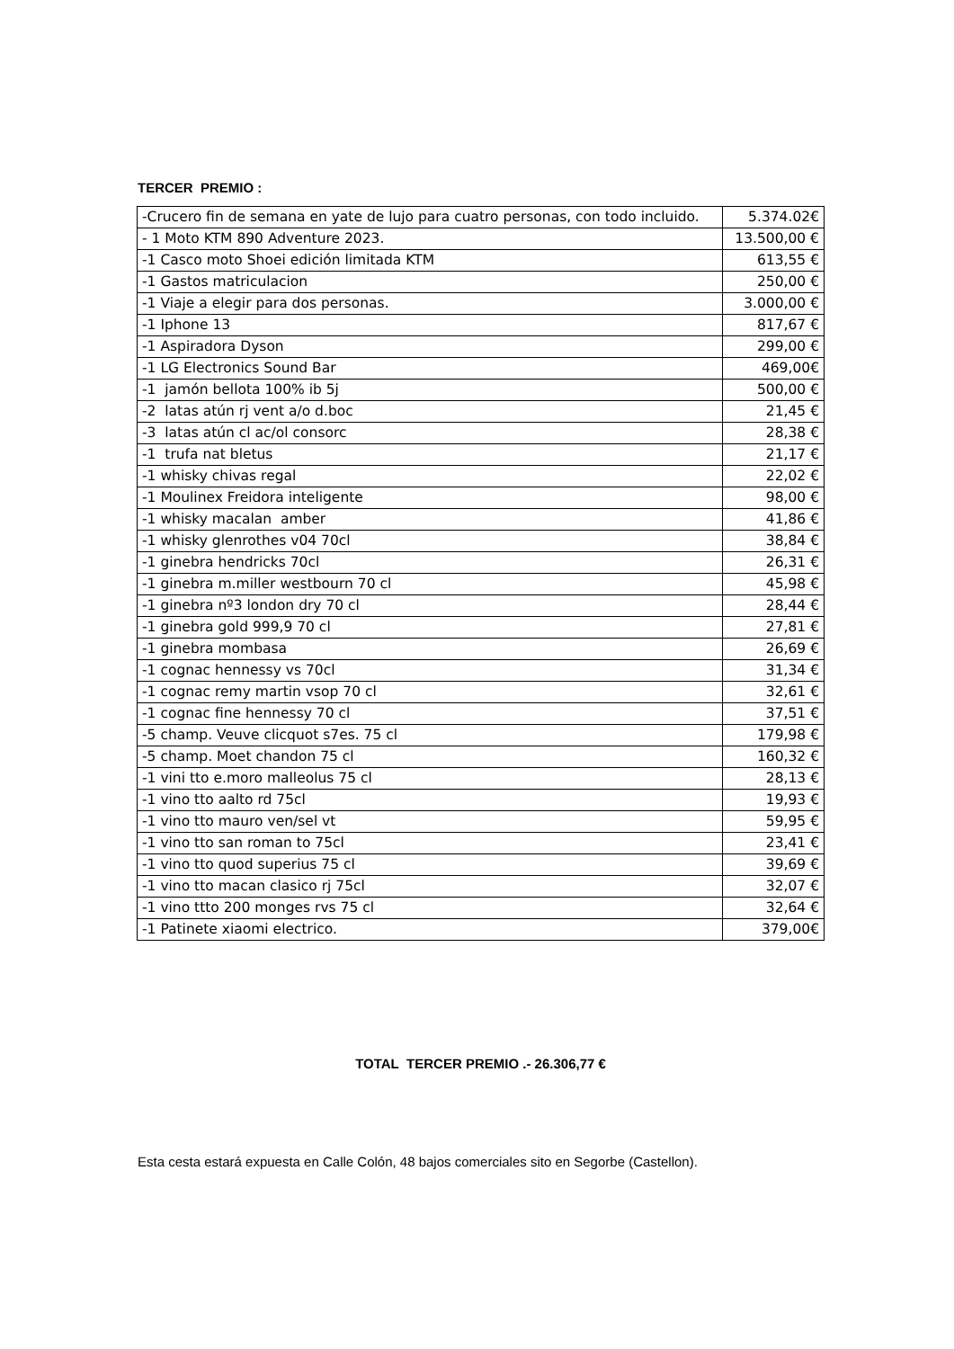TERCER PREMIO :
| -Crucero fin de semana en yate de lujo para cuatro personas, con todo incluido. | 5.374.02€ |
| - 1 Moto KTM 890 Adventure 2023. | 13.500,00 € |
| -1 Casco moto Shoei edición limitada KTM | 613,55 € |
| -1 Gastos matriculacion | 250,00 € |
| -1 Viaje a elegir para dos personas. | 3.000,00 € |
| -1 Iphone 13 | 817,67 € |
| -1 Aspiradora Dyson | 299,00 € |
| -1 LG Electronics Sound Bar | 469,00€ |
| -1 jamón bellota 100% ib 5j | 500,00 € |
| -2 latas atún rj vent a/o d.boc | 21,45 € |
| -3 latas atún cl ac/ol consorc | 28,38 € |
| -1 trufa nat bletus | 21,17 € |
| -1 whisky chivas regal | 22,02 € |
| -1 Moulinex Freidora inteligente | 98,00 € |
| -1 whisky macalan amber | 41,86 € |
| -1 whisky glenrothes v04 70cl | 38,84 € |
| -1 ginebra hendricks 70cl | 26,31 € |
| -1 ginebra m.miller westbourn 70 cl | 45,98 € |
| -1 ginebra nº3 london dry 70 cl | 28,44 € |
| -1 ginebra gold 999,9 70 cl | 27,81 € |
| -1 ginebra mombasa | 26,69 € |
| -1 cognac hennessy vs 70cl | 31,34 € |
| -1 cognac remy martin vsop 70 cl | 32,61 € |
| -1 cognac fine hennessy 70 cl | 37,51 € |
| -5 champ. Veuve clicquot s7es. 75 cl | 179,98 € |
| -5 champ. Moet chandon 75 cl | 160,32 € |
| -1 vini tto e.moro malleolus 75 cl | 28,13 € |
| -1 vino tto aalto rd 75cl | 19,93 € |
| -1 vino tto mauro ven/sel vt | 59,95 € |
| -1 vino tto san roman to 75cl | 23,41 € |
| -1 vino tto quod superius 75 cl | 39,69 € |
| -1 vino tto macan clasico rj 75cl | 32,07 € |
| -1 vino ttto 200 monges rvs 75 cl | 32,64 € |
| -1 Patinete xiaomi electrico. | 379,00€ |
TOTAL TERCER PREMIO .- 26.306,77 €
Esta cesta estará expuesta en Calle Colón, 48 bajos comerciales sito en Segorbe (Castellon).